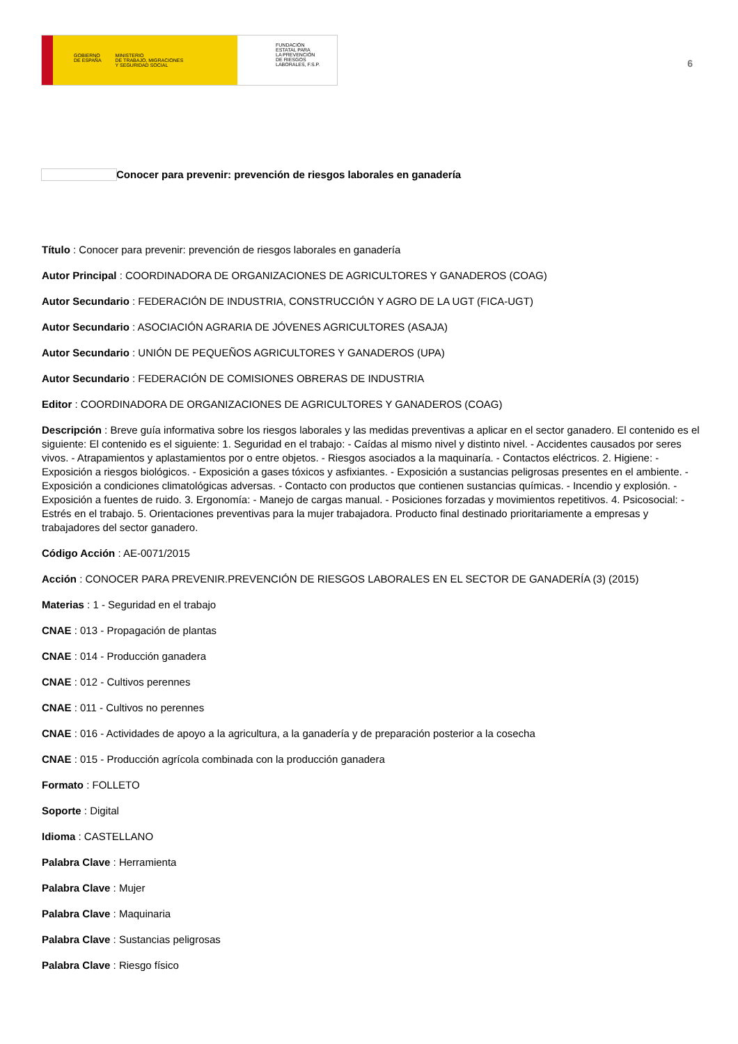GOBIERNO
DE ESPAÑA MINISTERIO
DE TRABAJO, MIGRACIONES
Y SEGURIDAD SOCIAL
FUNDACIÓN
ESTATAL PARA
LA PREVENCIÓN
DE RIESGOS
LABORALES, F.S.P.
6
Conocer para prevenir: prevención de riesgos laborales en ganadería
Título : Conocer para prevenir: prevención de riesgos laborales en ganadería
Autor Principal : COORDINADORA DE ORGANIZACIONES DE AGRICULTORES Y GANADEROS (COAG)
Autor Secundario : FEDERACIÓN DE INDUSTRIA, CONSTRUCCIÓN Y AGRO DE LA UGT (FICA-UGT)
Autor Secundario : ASOCIACIÓN AGRARIA DE JÓVENES AGRICULTORES (ASAJA)
Autor Secundario : UNIÓN DE PEQUEÑOS AGRICULTORES Y GANADEROS (UPA)
Autor Secundario : FEDERACIÓN DE COMISIONES OBRERAS DE INDUSTRIA
Editor : COORDINADORA DE ORGANIZACIONES DE AGRICULTORES Y GANADEROS (COAG)
Descripción : Breve guía informativa sobre los riesgos laborales y las medidas preventivas a aplicar en el sector ganadero. El contenido es el siguiente: El contenido es el siguiente: 1. Seguridad en el trabajo: - Caídas al mismo nivel y distinto nivel. - Accidentes causados por seres vivos. - Atrapamientos y aplastamientos por o entre objetos. - Riesgos asociados a la maquinaría. - Contactos eléctricos. 2. Higiene: - Exposición a riesgos biológicos. - Exposición a gases tóxicos y asfixiantes. - Exposición a sustancias peligrosas presentes en el ambiente. - Exposición a condiciones climatológicas adversas. - Contacto con productos que contienen sustancias químicas. - Incendio y explosión. - Exposición a fuentes de ruido. 3. Ergonomía: - Manejo de cargas manual. - Posiciones forzadas y movimientos repetitivos. 4. Psicosocial: - Estrés en el trabajo. 5. Orientaciones preventivas para la mujer trabajadora. Producto final destinado prioritariamente a empresas y trabajadores del sector ganadero.
Código Acción : AE-0071/2015
Acción : CONOCER PARA PREVENIR.PREVENCIÓN DE RIESGOS LABORALES EN EL SECTOR DE GANADERÍA (3) (2015)
Materias : 1 - Seguridad en el trabajo
CNAE : 013 - Propagación de plantas
CNAE : 014 - Producción ganadera
CNAE : 012 - Cultivos perennes
CNAE : 011 - Cultivos no perennes
CNAE : 016 - Actividades de apoyo a la agricultura, a la ganadería y de preparación posterior a la cosecha
CNAE : 015 - Producción agrícola combinada con la producción ganadera
Formato : FOLLETO
Soporte : Digital
Idioma : CASTELLANO
Palabra Clave : Herramienta
Palabra Clave : Mujer
Palabra Clave : Maquinaria
Palabra Clave : Sustancias peligrosas
Palabra Clave : Riesgo físico